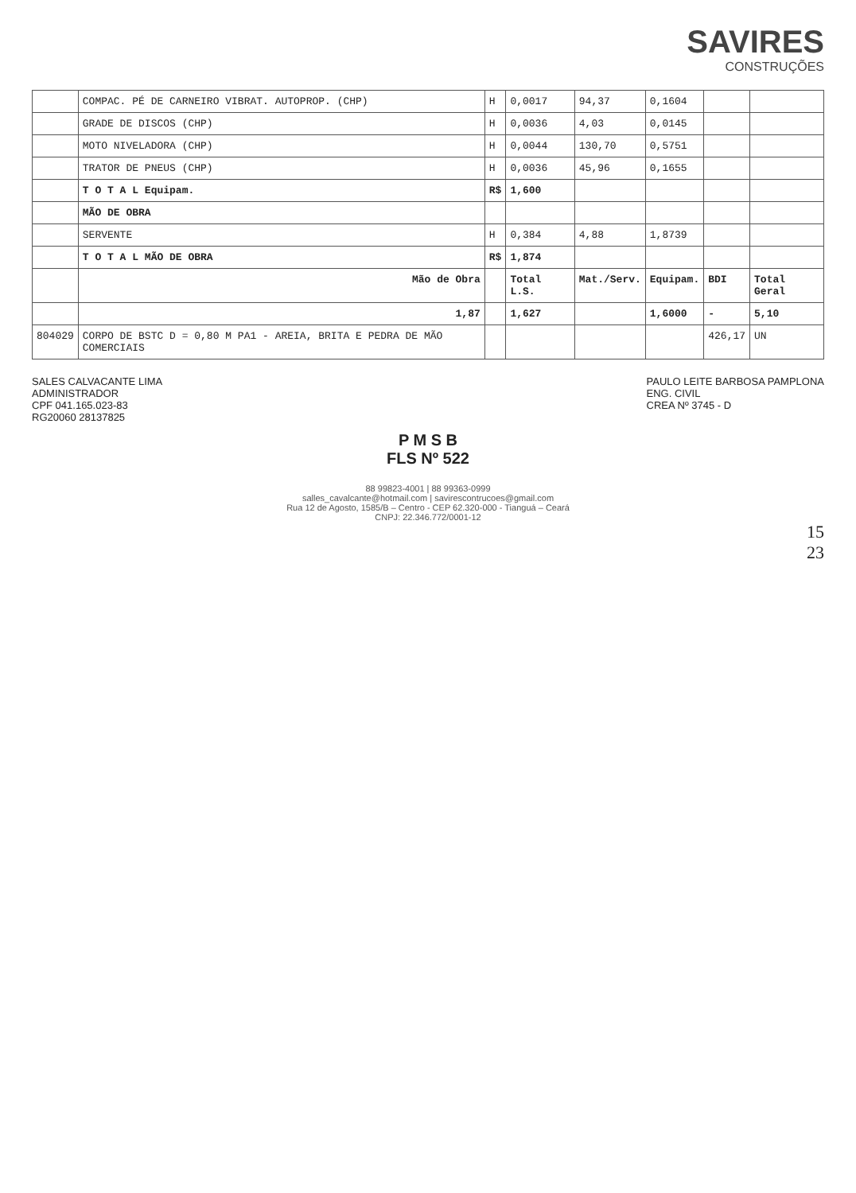SAVIRES
CONSTRUÇÕES
| | COMPAC. PÉ DE CARNEIRO VIBRAT. AUTOPROP. (CHP) | H | 0,0017 | 94,37 | 0,1604 | | |
| | GRADE DE DISCOS (CHP) | H | 0,0036 | 4,03 | 0,0145 | | |
| | MOTO NIVELADORA (CHP) | H | 0,0044 | 130,70 | 0,5751 | | |
| | TRATOR DE PNEUS (CHP) | H | 0,0036 | 45,96 | 0,1655 | | |
| | T O T A L Equipam. | R$ | 1,600 | | | | |
| | MÃO DE OBRA | | | | | | |
| | SERVENTE | H | 0,384 | 4,88 | 1,8739 | | |
| | T O T A L MÃO DE OBRA | R$ | 1,874 | | | | |
| | Mão de Obra | | Total L.S. | Mat./Serv. | Equipam. | BDI | Total Geral |
| | 1,87 | | 1,627 | | 1,6000 | - | 5,10 |
| 804029 | CORPO DE BSTC D = 0,80 M PA1 - AREIA, BRITA E PEDRA DE MÃO COMERCIAIS | | | | | 426,17 | UN |
SALES CALVACANTE LIMA
ADMINISTRADOR
CPF 041.165.023-83
RG20060 28137825
PAULO LEITE BARBOSA PAMPLONA
ENG. CIVIL
CREA Nº 3745 - D
P M S B
FLS Nº 522
88 99823-4001 | 88 99363-0999
salles_cavalcante@hotmail.com | savirescontrucoes@gmail.com
Rua 12 de Agosto, 1585/B – Centro - CEP 62.320-000 - Tianguá – Ceará
CNPJ: 22.346.772/0001-12
15
23